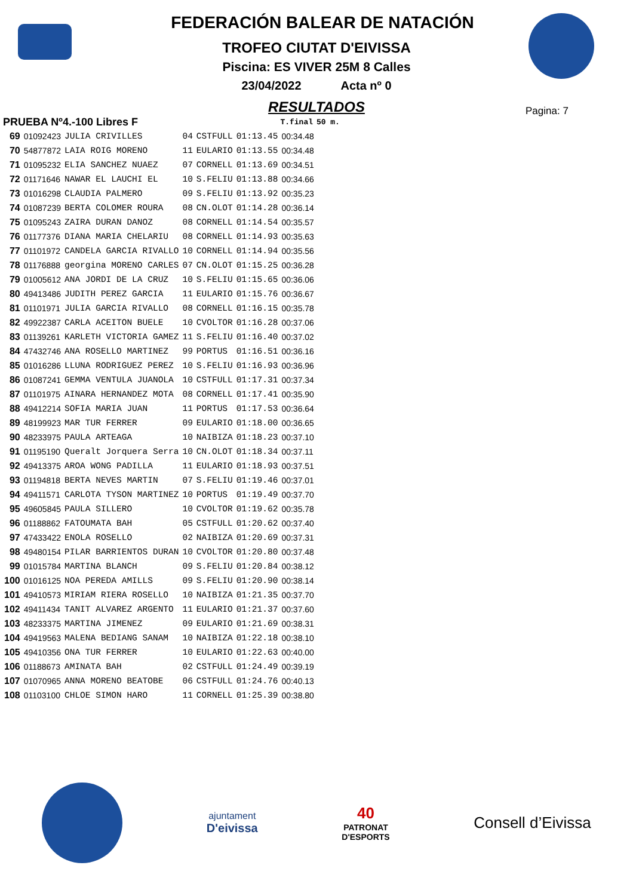FEDERACIÓN BALEAR DE NATACIÓN
TROFEO CIUTAT D'EIVISSA
Piscina: ES VIVER 25M 8 Calles
23/04/2022 Acta nº 0
RESULTADOS
Pagina: 7
| PRUEBA Nº4.-100 Libres F | | | | | | T.final | 50 m. |
| --- | --- | --- | --- | --- | --- | --- | --- |
| 69 | 01092423 | JULIA CRIVILLES | 04 | CSTFULL | 01:13.45 | 00:34.48 | |
| 70 | 54877872 | LAIA ROIG MORENO | 11 | EULARIO | 01:13.55 | 00:34.48 | |
| 71 | 01095232 | ELIA SANCHEZ NUAEZ | 07 | CORNELL | 01:13.69 | 00:34.51 | |
| 72 | 01171646 | NAWAR EL LAUCHI EL | 10 | S.FELIU | 01:13.88 | 00:34.66 | |
| 73 | 01016298 | CLAUDIA PALMERO | 09 | S.FELIU | 01:13.92 | 00:35.23 | |
| 74 | 01087239 | BERTA COLOMER ROURA | 08 | CN.OLOT | 01:14.28 | 00:36.14 | |
| 75 | 01095243 | ZAIRA DURAN DANOZ | 08 | CORNELL | 01:14.54 | 00:35.57 | |
| 76 | 01177376 | DIANA MARIA CHELARIU | 08 | CORNELL | 01:14.93 | 00:35.63 | |
| 77 | 01101972 | CANDELA GARCIA RIVALLO | 10 | CORNELL | 01:14.94 | 00:35.56 | |
| 78 | 01176888 | georgina MORENO CARLES | 07 | CN.OLOT | 01:15.25 | 00:36.28 | |
| 79 | 01005612 | ANA JORDI DE LA CRUZ | 10 | S.FELIU | 01:15.65 | 00:36.06 | |
| 80 | 49413486 | JUDITH PEREZ GARCIA | 11 | EULARIO | 01:15.76 | 00:36.67 | |
| 81 | 01101971 | JULIA GARCIA RIVALLO | 08 | CORNELL | 01:16.15 | 00:35.78 | |
| 82 | 49922387 | CARLA ACEITON BUELE | 10 | CVOLTOR | 01:16.28 | 00:37.06 | |
| 83 | 01139261 | KARLETH VICTORIA GAMEZ | 11 | S.FELIU | 01:16.40 | 00:37.02 | |
| 84 | 47432746 | ANA ROSELLO MARTINEZ | 99 | PORTUS | 01:16.51 | 00:36.16 | |
| 85 | 01016286 | LLUNA RODRIGUEZ PEREZ | 10 | S.FELIU | 01:16.93 | 00:36.96 | |
| 86 | 01087241 | GEMMA VENTULA JUANOLA | 10 | CSTFULL | 01:17.31 | 00:37.34 | |
| 87 | 01101975 | AINARA HERNANDEZ MOTA | 08 | CORNELL | 01:17.41 | 00:35.90 | |
| 88 | 49412214 | SOFIA MARIA JUAN | 11 | PORTUS | 01:17.53 | 00:36.64 | |
| 89 | 48199923 | MAR TUR FERRER | 09 | EULARIO | 01:18.00 | 00:36.65 | |
| 90 | 48233975 | PAULA ARTEAGA | 10 | NAIBIZA | 01:18.23 | 00:37.10 | |
| 91 | 01195190 | Queralt Jorquera Serra | 10 | CN.OLOT | 01:18.34 | 00:37.11 | |
| 92 | 49413375 | AROA WONG PADILLA | 11 | EULARIO | 01:18.93 | 00:37.51 | |
| 93 | 01194818 | BERTA NEVES MARTIN | 07 | S.FELIU | 01:19.46 | 00:37.01 | |
| 94 | 49411571 | CARLOTA TYSON MARTINEZ | 10 | PORTUS | 01:19.49 | 00:37.70 | |
| 95 | 49605845 | PAULA SILLERO | 10 | CVOLTOR | 01:19.62 | 00:35.78 | |
| 96 | 01188862 | FATOUMATA BAH | 05 | CSTFULL | 01:20.62 | 00:37.40 | |
| 97 | 47433422 | ENOLA ROSELLO | 02 | NAIBIZA | 01:20.69 | 00:37.31 | |
| 98 | 49480154 | PILAR BARRIENTOS DURAN | 10 | CVOLTOR | 01:20.80 | 00:37.48 | |
| 99 | 01015784 | MARTINA BLANCH | 09 | S.FELIU | 01:20.84 | 00:38.12 | |
| 100 | 01016125 | NOA PEREDA AMILLS | 09 | S.FELIU | 01:20.90 | 00:38.14 | |
| 101 | 49410573 | MIRIAM RIERA ROSELLO | 10 | NAIBIZA | 01:21.35 | 00:37.70 | |
| 102 | 49411434 | TANIT ALVAREZ ARGENTO | 11 | EULARIO | 01:21.37 | 00:37.60 | |
| 103 | 48233375 | MARTINA JIMENEZ | 09 | EULARIO | 01:21.69 | 00:38.31 | |
| 104 | 49419563 | MALENA BEDIANG SANAM | 10 | NAIBIZA | 01:22.18 | 00:38.10 | |
| 105 | 49410356 | ONA TUR FERRER | 10 | EULARIO | 01:22.63 | 00:40.00 | |
| 106 | 01188673 | AMINATA BAH | 02 | CSTFULL | 01:24.49 | 00:39.19 | |
| 107 | 01070965 | ANNA MORENO BEATOBE | 06 | CSTFULL | 01:24.76 | 00:40.13 | |
| 108 | 01103100 | CHLOE SIMON HARO | 11 | CORNELL | 01:25.39 | 00:38.80 | |
ajuntament
D'eivissa
40
PATRONAT
D'ESPORTS
Consell d’Eivissa